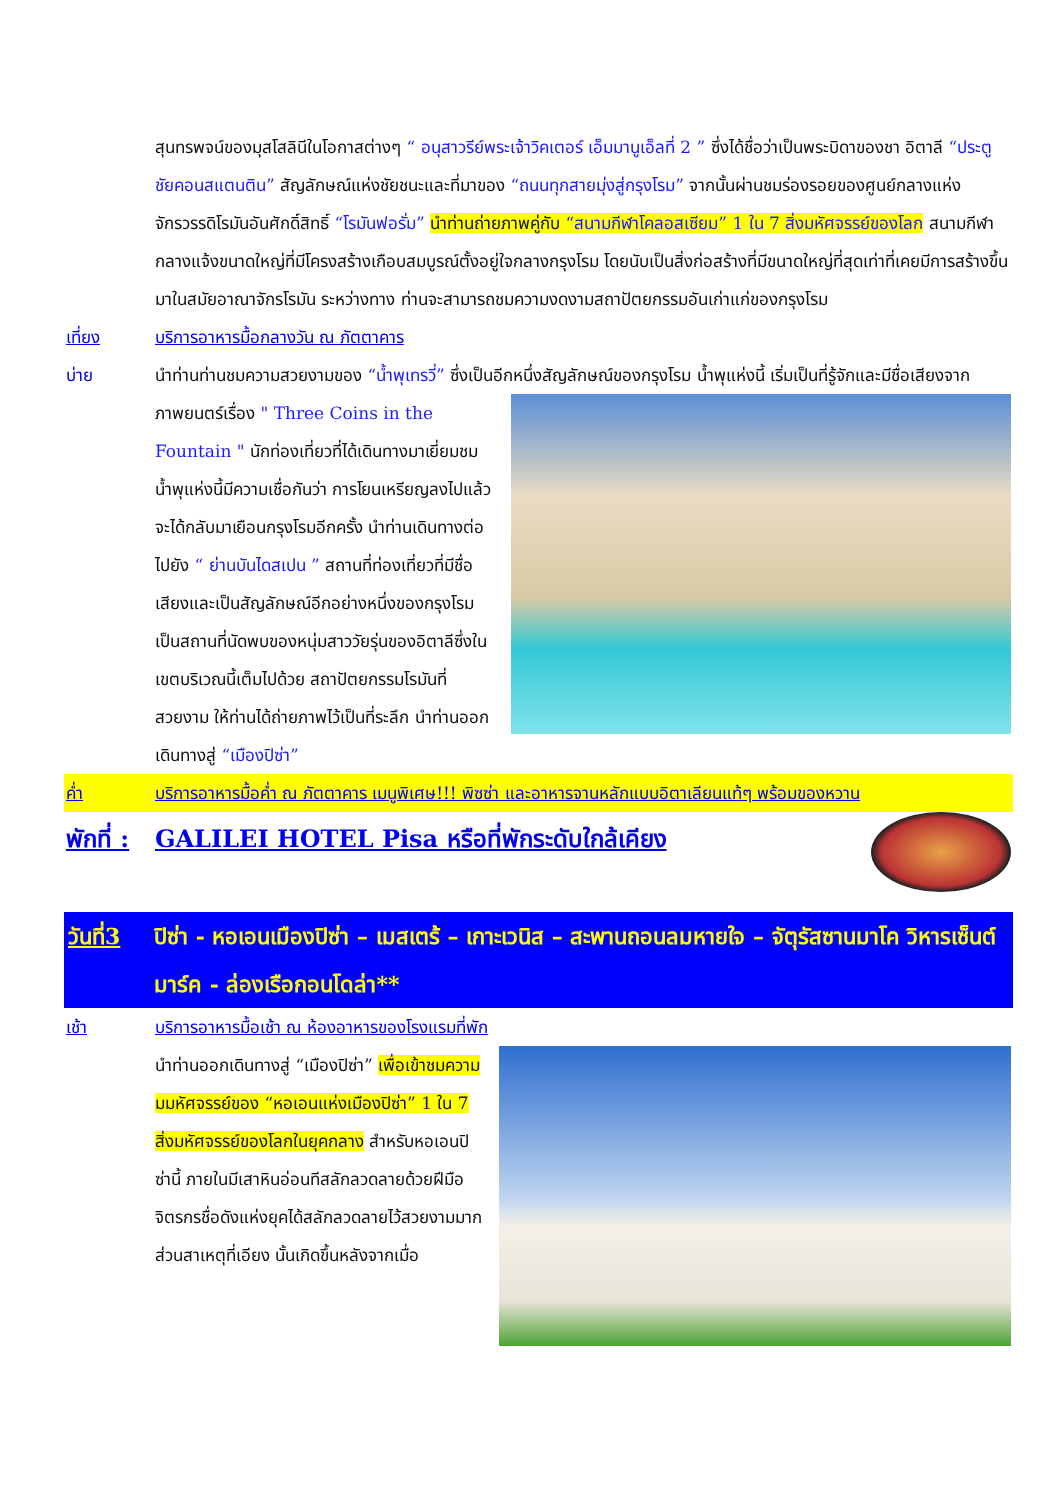สุนทรพจน์ของมุสโสลินีในโอกาสต่างๆ “ อนุสาวรีย์พระเจ้าวิคเตอร์ เอ็มมานูเอ็ลที่ 2 ” ซึ่งได้ชื่อว่าเป็นพระบิดาของชา อิตาลี “ประตูชัยคอนสแตนติน” สัญลักษณ์แห่งชัยชนะและที่มาของ “ถนนทุกสายมุ่งสู่กรุงโรม” จากนั้นผ่านชมร่องรอยของศูนย์กลางแห่งจักรวรรดิโรมันอันศักดิ์สิทธิ์ “โรมันฟอรั่ม” นำท่านถ่ายภาพคู่กับ “สนามกีฬาโคลอสเซียม” 1 ใน 7 สิ่งมหัศจรรย์ของโลก สนามกีฬากลางแจ้งขนาดใหญ่ที่มีโครงสร้างเกือบสมบูรณ์ตั้งอยู่ใจกลางกรุงโรม โดยนับเป็นสิ่งก่อสร้างที่มีขนาดใหญ่ที่สุดเท่าที่เคยมีการสร้างขึ้นมาในสมัยอาณาจักรโรมัน ระหว่างทาง ท่านจะสามารถชมความงดงามสถาปัตยกรรมอันเก่าแก่ของกรุงโรม
เที่ยง บริการอาหารมื้อกลางวัน ณ ภัตตาคาร
บ่าย นำท่านท่านชมความสวยงามของ “น้ำพุเทรวี่” ซึ่งเป็นอีกหนึ่งสัญลักษณ์ของกรุงโรม น้ำพุแห่งนี้ เริ่มเป็นที่รู้จักและ
มีชื่อเสียงจากภาพยนตร์เรื่อง " Three Coins in the Fountain " นักท่องเที่ยวที่ได้เดินทางมาเยี่ยมชมน้ำพุแห่งนี้มีความเชื่อกันว่า การโยนเหรียญลงไปแล้วจะได้กลับมาเยือนกรุงโรมอีกครั้ง นำท่านเดินทางต่อไปยัง “ ย่านบันไดสเปน ” สถานที่ท่องเที่ยวที่มีชื่อเสียงและเป็นสัญลักษณ์อีกอย่างหนึ่งของกรุงโรม เป็นสถานที่นัดพบของหนุ่มสาววัยรุ่นของอิตาลีซึ่งในเขตบริเวณนี้เต็มไปด้วย สถาปัตยกรรมโรมันที่สวยงาม ให้ท่านได้ถ่ายภาพไว้เป็นที่ระลึก นำท่านออกเดินทางสู่ “เมืองปิซ่า”
ค่ำ บริการอาหารมื้อค่ำ ณ ภัตตาคาร เมนูพิเศษ!!! พิซซ่า และอาหารจานหลักแบบอิตาเลียนแท้ๆ พร้อมของหวาน
พักที่ :
GALILEI HOTEL Pisa หรือที่พักระดับใกล้เคียง
วันที่3
ปิซ่า - หอเอนเมืองปิซ่า – เมสเตร้ – เกาะเวนิส – สะพานถอนลมหายใจ – จัตุรัสซานมาโค วิหารเซ็นต์มาร์ค - ล่องเรือกอนโดล่า**
เช้า บริการอาหารมื้อเช้า ณ ห้องอาหารของโรงแรมที่พัก
นำท่านออกเดินทางสู่ “เมืองปิซ่า” เพื่อเข้าชมความมมหัศจรรย์ของ “หอเอนแห่งเมืองปิซ่า” 1 ใน 7 สิ่งมหัศจรรย์ของโลกในยุคกลาง สำหรับหอเอนปิซ่านี้ ภายในมีเสาหินอ่อนทีสลักลวดลายด้วยฝีมือจิตรกรชื่อดังแห่งยุคได้สลักลวดลายไว้สวยงามมาก ส่วนสาเหตุที่เอียง นั้นเกิดขึ้นหลังจากเมื่อ